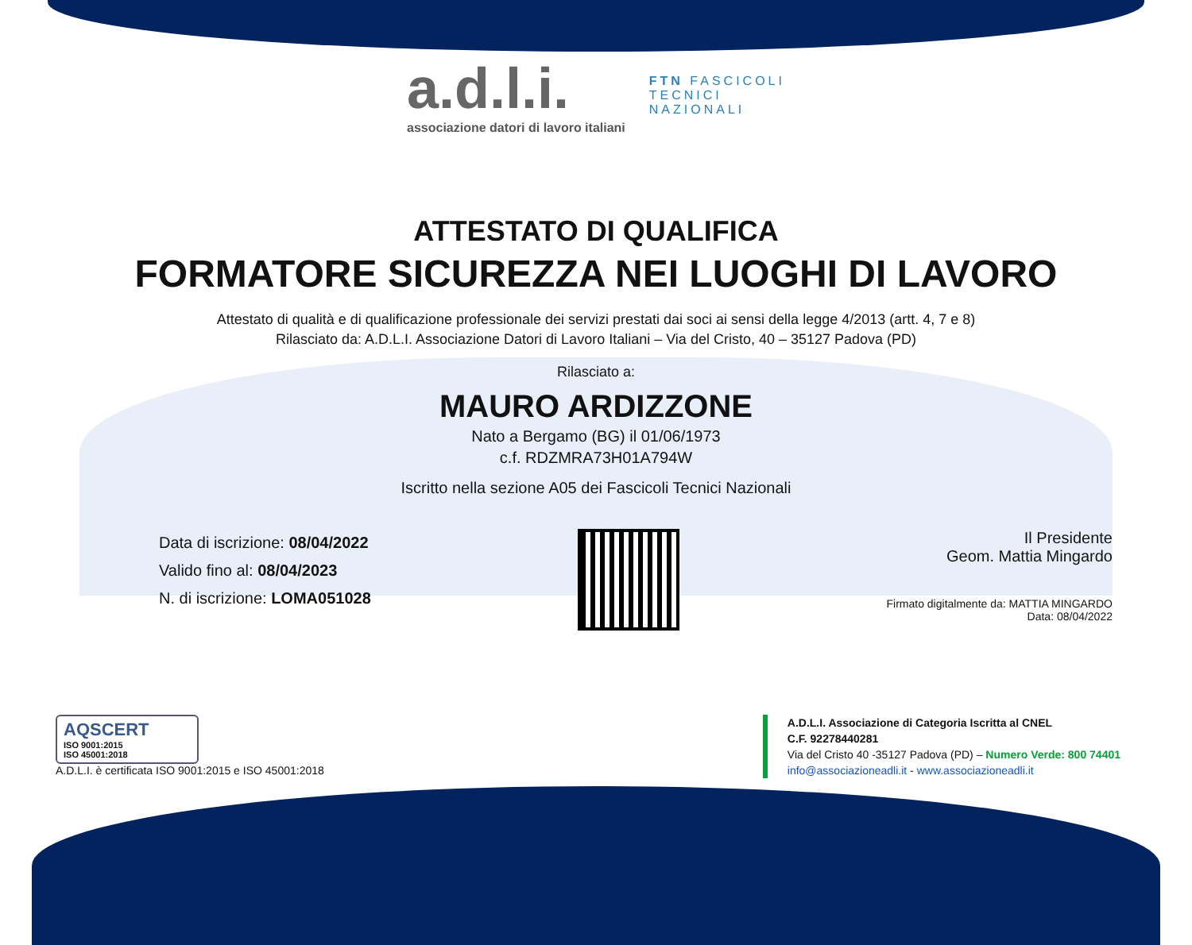a.d.l.i.
associazione datori di lavoro italiani
FTN FASCICOLI
TECNICI
NAZIONALI
ATTESTATO DI QUALIFICA
FORMATORE SICUREZZA NEI LUOGHI DI LAVORO
Attestato di qualità e di qualificazione professionale dei servizi prestati dai soci ai sensi della legge 4/2013 (artt. 4, 7 e 8)
Rilasciato da: A.D.L.I. Associazione Datori di Lavoro Italiani – Via del Cristo, 40 – 35127 Padova (PD)
Rilasciato a:
MAURO ARDIZZONE
Nato a Bergamo (BG) il 01/06/1973
c.f. RDZMRA73H01A794W
Iscritto nella sezione A05 dei Fascicoli Tecnici Nazionali
Data di iscrizione: 08/04/2022
Valido fino al: 08/04/2023
N. di iscrizione: LOMA051028
Il Presidente
Geom. Mattia Mingardo
Firmato digitalmente da: MATTIA MINGARDO
Data: 08/04/2022
AQSCERT
ISO 9001:2015
ISO 45001:2018
A.D.L.I. è certificata ISO 9001:2015 e ISO 45001:2018
A.D.L.I. Associazione di Categoria Iscritta al CNEL
C.F. 92278440281
Via del Cristo 40 -35127 Padova (PD) – Numero Verde: 800 74401
info@associazioneadli.it - www.associazioneadli.it